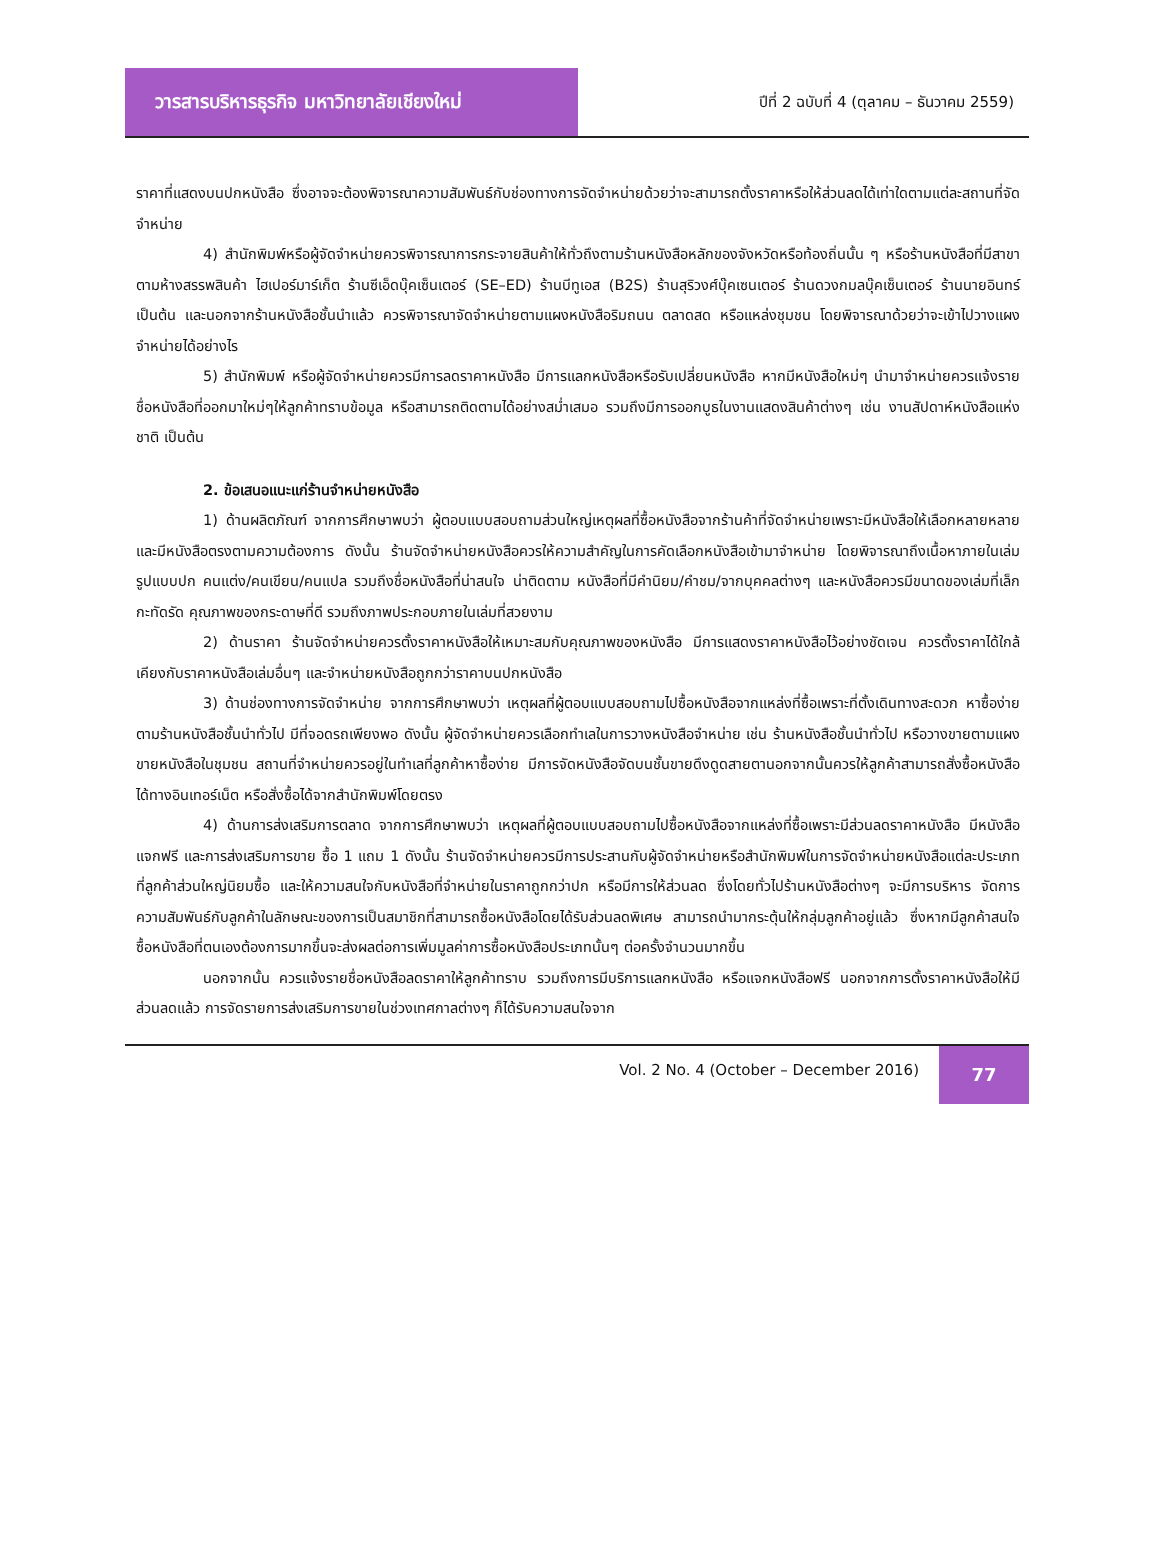วารสารบริหารธุรกิจ มหาวิทยาลัยเชียงใหม่
ปีที่ 2 ฉบับที่ 4 (ตุลาคม – ธันวาคม 2559)
ราคาที่แสดงบนปกหนังสือ ซึ่งอาจจะต้องพิจารณาความสัมพันธ์กับช่องทางการจัดจำหน่ายด้วยว่าจะสามารถตั้งราคาหรือให้ส่วนลดได้เท่าใดตามแต่ละสถานที่จัดจำหน่าย
4) สำนักพิมพ์หรือผู้จัดจำหน่ายควรพิจารณาการกระจายสินค้าให้ทั่วถึงตามร้านหนังสือหลักของจังหวัดหรือท้องถิ่นนั้น ๆ หรือร้านหนังสือที่มีสาขาตามห้างสรรพสินค้า ไฮเปอร์มาร์เก็ต ร้านซีเอ็ดบุ๊คเซ็นเตอร์ (SE–ED) ร้านบีทูเอส (B2S) ร้านสุริวงศ์บุ๊คเซนเตอร์ ร้านดวงกมลบุ๊คเซ็นเตอร์ ร้านนายอินทร์ เป็นต้น และนอกจากร้านหนังสือชั้นนำแล้ว ควรพิจารณาจัดจำหน่ายตามแผงหนังสือริมถนน ตลาดสด หรือแหล่งชุมชน โดยพิจารณาด้วยว่าจะเข้าไปวางแผงจำหน่ายได้อย่างไร
5) สำนักพิมพ์ หรือผู้จัดจำหน่ายควรมีการลดราคาหนังสือ มีการแลกหนังสือหรือรับเปลี่ยนหนังสือ หากมีหนังสือใหม่ๆ นำมาจำหน่ายควรแจ้งรายชื่อหนังสือที่ออกมาใหม่ๆให้ลูกค้าทราบข้อมูล หรือสามารถติดตามได้อย่างสม่ำเสมอ รวมถึงมีการออกบูธในงานแสดงสินค้าต่างๆ เช่น งานสัปดาห์หนังสือแห่งชาติ เป็นต้น
2. ข้อเสนอแนะแก่ร้านจำหน่ายหนังสือ
1) ด้านผลิตภัณฑ์ จากการศึกษาพบว่า ผู้ตอบแบบสอบถามส่วนใหญ่เหตุผลที่ซื้อหนังสือจากร้านค้าที่จัดจำหน่ายเพราะมีหนังสือให้เลือกหลายหลาย และมีหนังสือตรงตามความต้องการ ดังนั้น ร้านจัดจำหน่ายหนังสือควรให้ความสำคัญในการคัดเลือกหนังสือเข้ามาจำหน่าย โดยพิจารณาถึงเนื้อหาภายในเล่ม รูปแบบปก คนแต่ง/คนเขียน/คนแปล รวมถึงชื่อหนังสือที่น่าสนใจ น่าติดตาม หนังสือที่มีคำนิยม/คำชม/จากบุคคลต่างๆ และหนังสือควรมีขนาดของเล่มที่เล็กกะทัดรัด คุณภาพของกระดาษที่ดี รวมถึงภาพประกอบภายในเล่มที่สวยงาม
2) ด้านราคา ร้านจัดจำหน่ายควรตั้งราคาหนังสือให้เหมาะสมกับคุณภาพของหนังสือ มีการแสดงราคาหนังสือไว้อย่างชัดเจน ควรตั้งราคาได้ใกล้เคียงกับราคาหนังสือเล่มอื่นๆ และจำหน่ายหนังสือถูกกว่าราคาบนปกหนังสือ
3) ด้านช่องทางการจัดจำหน่าย จากการศึกษาพบว่า เหตุผลที่ผู้ตอบแบบสอบถามไปซื้อหนังสือจากแหล่งที่ซื้อเพราะที่ตั้งเดินทางสะดวก หาซื้อง่ายตามร้านหนังสือชั้นนำทั่วไป มีที่จอดรถเพียงพอ ดังนั้น ผู้จัดจำหน่ายควรเลือกทำเลในการวางหนังสือจำหน่าย เช่น ร้านหนังสือชั้นนำทั่วไป หรือวางขายตามแผงขายหนังสือในชุมชน สถานที่จำหน่ายควรอยู่ในทำเลที่ลูกค้าหาซื้อง่าย มีการจัดหนังสือจัดบนชั้นขายดึงดูดสายตานอกจากนั้นควรให้ลูกค้าสามารถสั่งซื้อหนังสือได้ทางอินเทอร์เน็ต หรือสั่งซื้อได้จากสำนักพิมพ์โดยตรง
4) ด้านการส่งเสริมการตลาด จากการศึกษาพบว่า เหตุผลที่ผู้ตอบแบบสอบถามไปซื้อหนังสือจากแหล่งที่ซื้อเพราะมีส่วนลดราคาหนังสือ มีหนังสือแจกฟรี และการส่งเสริมการขาย ซื้อ 1 แถม 1 ดังนั้น ร้านจัดจำหน่ายควรมีการประสานกับผู้จัดจำหน่ายหรือสำนักพิมพ์ในการจัดจำหน่ายหนังสือแต่ละประเภทที่ลูกค้าส่วนใหญ่นิยมซื้อ และให้ความสนใจกับหนังสือที่จำหน่ายในราคาถูกกว่าปก หรือมีการให้ส่วนลด ซึ่งโดยทั่วไปร้านหนังสือต่างๆ จะมีการบริหาร จัดการความสัมพันธ์กับลูกค้าในลักษณะของการเป็นสมาชิกที่สามารถซื้อหนังสือโดยได้รับส่วนลดพิเศษ สามารถนำมากระตุ้นให้กลุ่มลูกค้าอยู่แล้ว ซึ่งหากมีลูกค้าสนใจซื้อหนังสือที่ตนเองต้องการมากขึ้นจะส่งผลต่อการเพิ่มมูลค่าการซื้อหนังสือประเภทนั้นๆ ต่อครั้งจำนวนมากขึ้น
นอกจากนั้น ควรแจ้งรายชื่อหนังสือลดราคาให้ลูกค้าทราบ รวมถึงการมีบริการแลกหนังสือ หรือแจกหนังสือฟรี นอกจากการตั้งราคาหนังสือให้มีส่วนลดแล้ว การจัดรายการส่งเสริมการขายในช่วงเทศกาลต่างๆ ก็ได้รับความสนใจจาก
Vol. 2 No. 4 (October – December 2016)
77